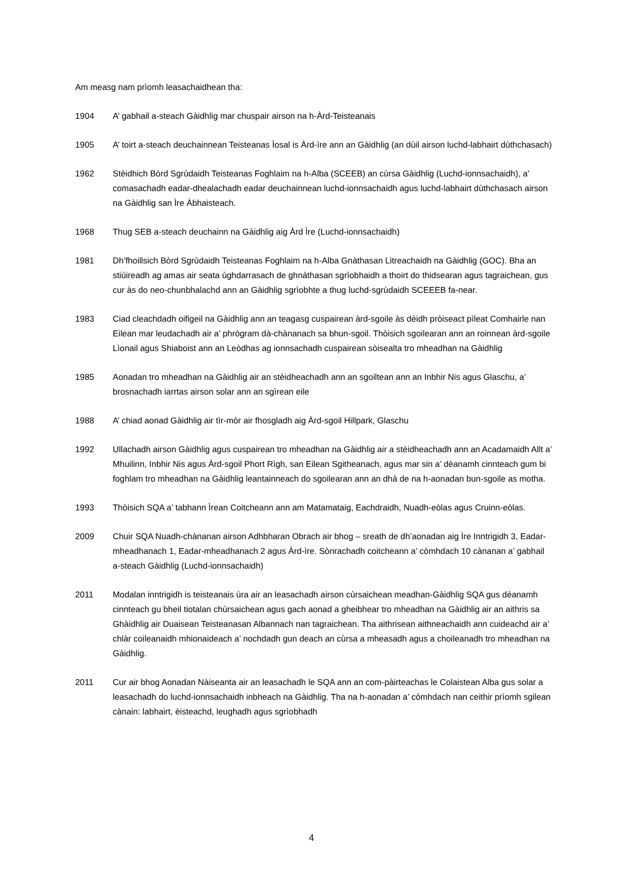Am measg nam prìomh leasachaidhean tha:
1904 A’ gabhail a-steach Gàidhlig mar chuspair airson na h-Àrd-Teisteanais
1905 A’ toirt a-steach deuchainnean Teisteanas Ìosal is Àrd-ìre ann an Gàidhlig (an dùil airson luchd-labhairt dùthchasach)
1962 Stèidhich Bòrd Sgrùdaidh Teisteanas Foghlaim na h-Alba (SCEEB) an cùrsa Gàidhlig (Luchd-ionnsachaidh), a’ comasachadh eadar-dhealachadh eadar deuchainnean luchd-ionnsachaidh agus luchd-labhairt dùthchasach airson na Gàidhlig san Ìre Àbhaisteach.
1968 Thug SEB a-steach deuchainn na Gàidhlig aig Àrd Ìre (Luchd-ionnsachaidh)
1981 Dh’fhoillsich Bòrd Sgrùdaidh Teisteanas Foghlaim na h-Alba Gnàthasan Litreachaidh na Gàidhlig (GOC). Bha an stiùireadh ag amas air seata ùghdarrasach de ghnàthasan sgrìobhaidh a thoirt do thidsearan agus tagraichean, gus cur às do neo-chunbhalachd ann an Gàidhlig sgrìobhte a thug luchd-sgrùdaidh SCEEEB fa-near.
1983 Ciad cleachdadh oifigeil na Gàidhlig ann an teagasg cuspairean àrd-sgoile às dèidh pròiseact pìleat Comhairle nan Eilean mar leudachadh air a’ phrògram dà-chànanach sa bhun-sgoil. Thòisich sgoilearan ann an roinnean àrd-sgoile Lìonail agus Shiaboist ann an Leòdhas ag ionnsachadh cuspairean sòisealta tro mheadhan na Gàidhlig
1985 Aonadan tro mheadhan na Gàidhlig air an stèidheachadh ann an sgoiltean ann an Inbhir Nis agus Glaschu, a’ brosnachadh iarrtas airson solar ann an sgìrean eile
1988 A’ chiad aonad Gàidhlig air tìr-mòr air fhosgladh aig Àrd-sgoil Hillpark, Glaschu
1992 Ullachadh airson Gàidhlig agus cuspairean tro mheadhan na Gàidhlig air a stèidheachadh ann an Acadamaidh Allt a’ Mhuilinn, Inbhir Nis agus Àrd-sgoil Phort Rìgh, san Eilean Sgitheanach, agus mar sin a’ dèanamh cinnteach gum bi foghlam tro mheadhan na Gàidhlig leantainneach do sgoilearan ann an dhà de na h-aonadan bun-sgoile as motha.
1993 Thòisich SQA a’ tabhann Ìrean Coitcheann ann am Matamataig, Eachdraidh, Nuadh-eòlas agus Cruinn-eòlas.
2009 Chuir SQA Nuadh-chànanan airson Adhbharan Obrach air bhog – sreath de dh’aonadan aig Ìre Inntrigidh 3, Eadar-mheadhanach 1, Eadar-mheadhanach 2 agus Àrd-ìre. Sònrachadh coitcheann a’ còmhdach 10 cànanan a’ gabhail a-steach Gàidhlig (Luchd-ionnsachaidh)
2011 Modalan inntrigidh is teisteanais ùra air an leasachadh airson cùrsaichean meadhan-Gàidhlig SQA gus dèanamh cinnteach gu bheil tiotalan chùrsaichean agus gach aonad a gheibhear tro mheadhan na Gàidhlig air an aithris sa Ghàidhlig air Duaisean Teisteanasan Albannach nan tagraichean. Tha aithrisean aithneachaidh ann cuideachd air a’ chlàr coileanaidh mhionaideach a’ nochdadh gun deach an cùrsa a mheasadh agus a choileanadh tro mheadhan na Gàidhlig.
2011 Cur air bhog Aonadan Nàiseanta air an leasachadh le SQA ann an com-pàirteachas le Colaistean Alba gus solar a leasachadh do luchd-ionnsachaidh inbheach na Gàidhlig. Tha na h-aonadan a’ còmhdach nan ceithir prìomh sgilean cànain: labhairt, èisteachd, leughadh agus sgrìobhadh
4